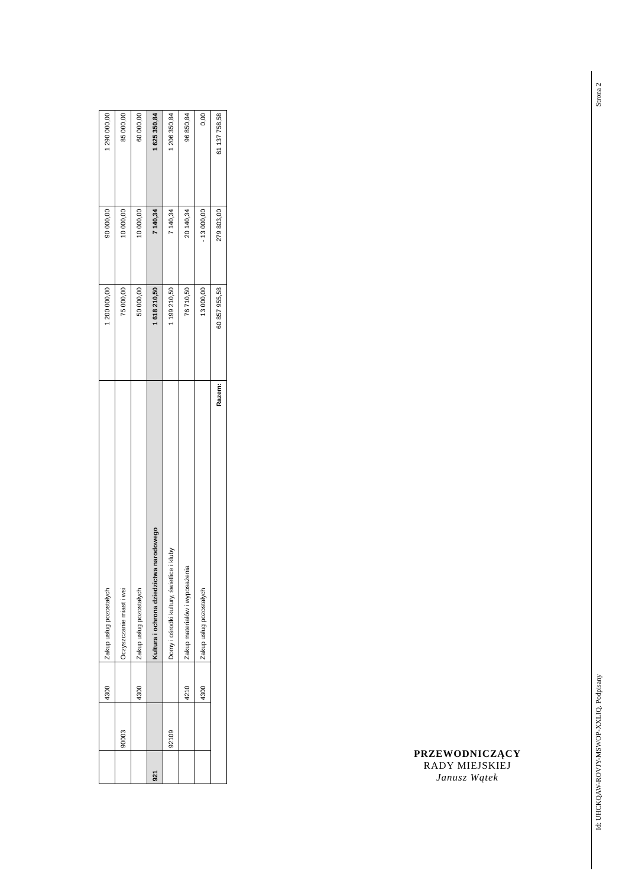| | | 4300 | Zakup usług pozostałych | 1 200 000,00 | 90 000,00 | 1 290 000,00 |
| | 90003 | | Oczyszczanie miast i wsi | 75 000,00 | 10 000,00 | 85 000,00 |
| | | 4300 | Zakup usług pozostałych | 50 000,00 | 10 000,00 | 60 000,00 |
| 921 | | | Kultura i ochrona dziedzictwa narodowego | 1 618 210,50 | 7 140,34 | 1 625 350,84 |
| | 92109 | | Domy i ośrodki kultury, świetlice i kluby | 1 199 210,50 | 7 140,34 | 1 206 350,84 |
| | | 4210 | Zakup materiałów i wyposażenia | 76 710,50 | 20 140,34 | 96 850,84 |
| | | 4300 | Zakup usług pozostałych | 13 000,00 | - 13 000,00 | 0,00 |
| Razem: | | | | 60 857 955,58 | 279 803,00 | 61 137 758,58 |
PRZEWODNICZĄCY
RADY MIEJSKIEJ
Janusz Wątek
Strona 2
Id: UHCKQAW-ROVJY-MSWOP-XXLIQ. Podpisany